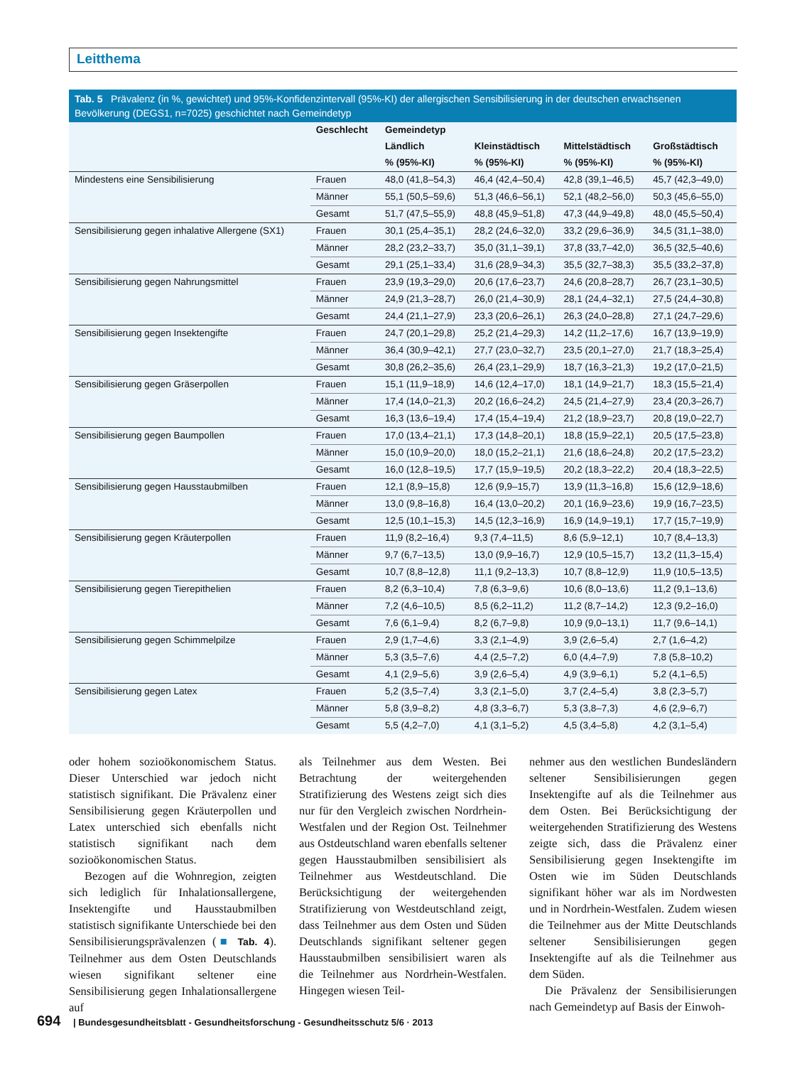Leitthema
Tab. 5 Prävalenz (in %, gewichtet) und 95%-Konfidenzintervall (95%-KI) der allergischen Sensibilisierung in der deutschen erwachsenen Bevölkerung (DEGS1, n=7025) geschichtet nach Gemeindetyp
| | Geschlecht | Gemeindetyp | | | |
| --- | --- | --- | --- | --- | --- |
| | | Ländlich | Kleinstädtisch | Mittelstädtisch | Großstädtisch |
| | | % (95%-KI) | % (95%-KI) | % (95%-KI) | % (95%-KI) |
| Mindestens eine Sensibilisierung | Frauen | 48,0 (41,8–54,3) | 46,4 (42,4–50,4) | 42,8 (39,1–46,5) | 45,7 (42,3–49,0) |
| | Männer | 55,1 (50,5–59,6) | 51,3 (46,6–56,1) | 52,1 (48,2–56,0) | 50,3 (45,6–55,0) |
| | Gesamt | 51,7 (47,5–55,9) | 48,8 (45,9–51,8) | 47,3 (44,9–49,8) | 48,0 (45,5–50,4) |
| Sensibilisierung gegen inhalative Allergene (SX1) | Frauen | 30,1 (25,4–35,1) | 28,2 (24,6–32,0) | 33,2 (29,6–36,9) | 34,5 (31,1–38,0) |
| | Männer | 28,2 (23,2–33,7) | 35,0 (31,1–39,1) | 37,8 (33,7–42,0) | 36,5 (32,5–40,6) |
| | Gesamt | 29,1 (25,1–33,4) | 31,6 (28,9–34,3) | 35,5 (32,7–38,3) | 35,5 (33,2–37,8) |
| Sensibilisierung gegen Nahrungsmittel | Frauen | 23,9 (19,3–29,0) | 20,6 (17,6–23,7) | 24,6 (20,8–28,7) | 26,7 (23,1–30,5) |
| | Männer | 24,9 (21,3–28,7) | 26,0 (21,4–30,9) | 28,1 (24,4–32,1) | 27,5 (24,4–30,8) |
| | Gesamt | 24,4 (21,1–27,9) | 23,3 (20,6–26,1) | 26,3 (24,0–28,8) | 27,1 (24,7–29,6) |
| Sensibilisierung gegen Insektengifte | Frauen | 24,7 (20,1–29,8) | 25,2 (21,4–29,3) | 14,2 (11,2–17,6) | 16,7 (13,9–19,9) |
| | Männer | 36,4 (30,9–42,1) | 27,7 (23,0–32,7) | 23,5 (20,1–27,0) | 21,7 (18,3–25,4) |
| | Gesamt | 30,8 (26,2–35,6) | 26,4 (23,1–29,9) | 18,7 (16,3–21,3) | 19,2 (17,0–21,5) |
| Sensibilisierung gegen Gräserpollen | Frauen | 15,1 (11,9–18,9) | 14,6 (12,4–17,0) | 18,1 (14,9–21,7) | 18,3 (15,5–21,4) |
| | Männer | 17,4 (14,0–21,3) | 20,2 (16,6–24,2) | 24,5 (21,4–27,9) | 23,4 (20,3–26,7) |
| | Gesamt | 16,3 (13,6–19,4) | 17,4 (15,4–19,4) | 21,2 (18,9–23,7) | 20,8 (19,0–22,7) |
| Sensibilisierung gegen Baumpollen | Frauen | 17,0 (13,4–21,1) | 17,3 (14,8–20,1) | 18,8 (15,9–22,1) | 20,5 (17,5–23,8) |
| | Männer | 15,0 (10,9–20,0) | 18,0 (15,2–21,1) | 21,6 (18,6–24,8) | 20,2 (17,5–23,2) |
| | Gesamt | 16,0 (12,8–19,5) | 17,7 (15,9–19,5) | 20,2 (18,3–22,2) | 20,4 (18,3–22,5) |
| Sensibilisierung gegen Hausstaubmilben | Frauen | 12,1 (8,9–15,8) | 12,6 (9,9–15,7) | 13,9 (11,3–16,8) | 15,6 (12,9–18,6) |
| | Männer | 13,0 (9,8–16,8) | 16,4 (13,0–20,2) | 20,1 (16,9–23,6) | 19,9 (16,7–23,5) |
| | Gesamt | 12,5 (10,1–15,3) | 14,5 (12,3–16,9) | 16,9 (14,9–19,1) | 17,7 (15,7–19,9) |
| Sensibilisierung gegen Kräuterpollen | Frauen | 11,9 (8,2–16,4) | 9,3 (7,4–11,5) | 8,6 (5,9–12,1) | 10,7 (8,4–13,3) |
| | Männer | 9,7 (6,7–13,5) | 13,0 (9,9–16,7) | 12,9 (10,5–15,7) | 13,2 (11,3–15,4) |
| | Gesamt | 10,7 (8,8–12,8) | 11,1 (9,2–13,3) | 10,7 (8,8–12,9) | 11,9 (10,5–13,5) |
| Sensibilisierung gegen Tierepithelien | Frauen | 8,2 (6,3–10,4) | 7,8 (6,3–9,6) | 10,6 (8,0–13,6) | 11,2 (9,1–13,6) |
| | Männer | 7,2 (4,6–10,5) | 8,5 (6,2–11,2) | 11,2 (8,7–14,2) | 12,3 (9,2–16,0) |
| | Gesamt | 7,6 (6,1–9,4) | 8,2 (6,7–9,8) | 10,9 (9,0–13,1) | 11,7 (9,6–14,1) |
| Sensibilisierung gegen Schimmelpilze | Frauen | 2,9 (1,7–4,6) | 3,3 (2,1–4,9) | 3,9 (2,6–5,4) | 2,7 (1,6–4,2) |
| | Männer | 5,3 (3,5–7,6) | 4,4 (2,5–7,2) | 6,0 (4,4–7,9) | 7,8 (5,8–10,2) |
| | Gesamt | 4,1 (2,9–5,6) | 3,9 (2,6–5,4) | 4,9 (3,9–6,1) | 5,2 (4,1–6,5) |
| Sensibilisierung gegen Latex | Frauen | 5,2 (3,5–7,4) | 3,3 (2,1–5,0) | 3,7 (2,4–5,4) | 3,8 (2,3–5,7) |
| | Männer | 5,8 (3,9–8,2) | 4,8 (3,3–6,7) | 5,3 (3,8–7,3) | 4,6 (2,9–6,7) |
| | Gesamt | 5,5 (4,2–7,0) | 4,1 (3,1–5,2) | 4,5 (3,4–5,8) | 4,2 (3,1–5,4) |
oder hohem sozioökonomischem Status. Dieser Unterschied war jedoch nicht statistisch signifikant. Die Prävalenz einer Sensibilisierung gegen Kräuterpollen und Latex unterschied sich ebenfalls nicht statistisch signifikant nach dem sozioökonomischen Status.
Bezogen auf die Wohnregion, zeigten sich lediglich für Inhalationsallergene, Insektengifte und Hausstaubmilben statistisch signifikante Unterschiede bei den Sensibilisierungsprävalenzen (■ Tab. 4). Teilnehmer aus dem Osten Deutschlands wiesen signifikant seltener eine Sensibilisierung gegen Inhalationsallergene auf
als Teilnehmer aus dem Westen. Bei Betrachtung der weitergehenden Stratifizierung des Westens zeigt sich dies nur für den Vergleich zwischen Nordrhein-Westfalen und der Region Ost. Teilnehmer aus Ostdeutschland waren ebenfalls seltener gegen Hausstaubmilben sensibilisiert als Teilnehmer aus Westdeutschland. Die Berücksichtigung der weitergehenden Stratifizierung von Westdeutschland zeigt, dass Teilnehmer aus dem Osten und Süden Deutschlands signifikant seltener gegen Hausstaubmilben sensibilisiert waren als die Teilnehmer aus Nordrhein-Westfalen. Hingegen wiesen Teil-
nehmer aus den westlichen Bundesländern seltener Sensibilisierungen gegen Insektengifte auf als die Teilnehmer aus dem Osten. Bei Berücksichtigung der weitergehenden Stratifizierung des Westens zeigte sich, dass die Prävalenz einer Sensibilisierung gegen Insektengifte im Osten wie im Süden Deutschlands signifikant höher war als im Nordwesten und in Nordrhein-Westfalen. Zudem wiesen die Teilnehmer aus der Mitte Deutschlands seltener Sensibilisierungen gegen Insektengifte auf als die Teilnehmer aus dem Süden.
Die Prävalenz der Sensibilisierungen nach Gemeindetyp auf Basis der Einwoh-
694 | Bundesgesundheitsblatt - Gesundheitsforschung - Gesundheitsschutz 5/6 · 2013